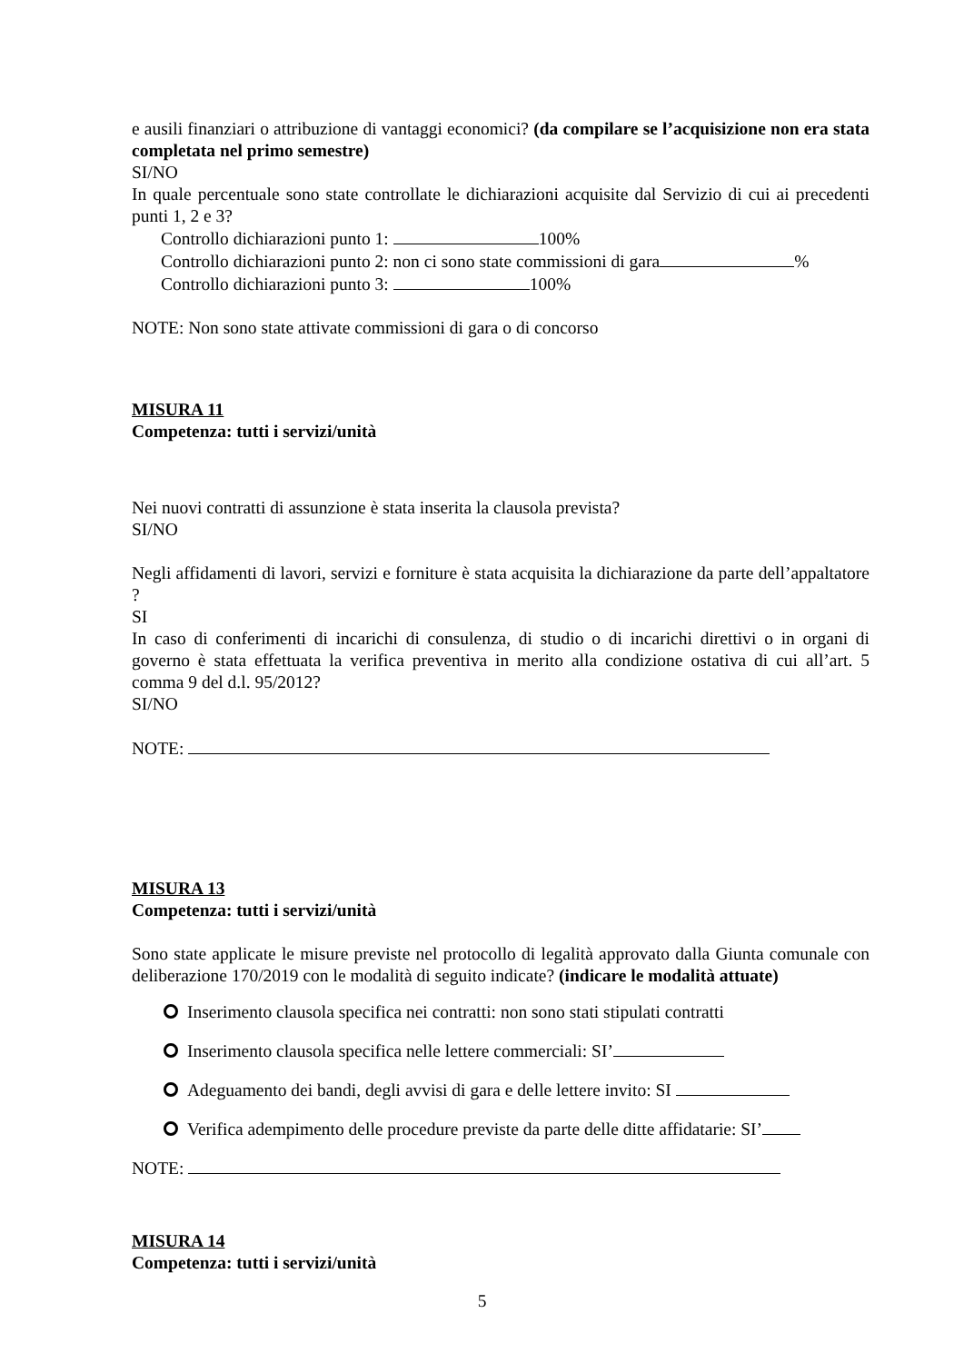e ausili finanziari o attribuzione di vantaggi economici? (da compilare se l’acquisizione non era stata completata nel primo semestre)
SI/NO
In quale percentuale sono state controllate le dichiarazioni acquisite dal Servizio di cui ai precedenti punti 1, 2 e 3?
Controllo dichiarazioni punto 1: 100%
Controllo dichiarazioni punto 2: non ci sono state commissioni di gara %
Controllo dichiarazioni punto 3: 100%
NOTE: Non sono state attivate commissioni di gara o di concorso
MISURA 11
Competenza: tutti i servizi/unità
Nei nuovi contratti di assunzione è stata inserita la clausola prevista?
SI/NO
Negli affidamenti di lavori, servizi e forniture è stata acquisita la dichiarazione da parte dell’appaltatore ?
SI
In caso di conferimenti di incarichi di consulenza, di studio o di incarichi direttivi o in organi di governo è stata effettuata la verifica preventiva in merito alla condizione ostativa di cui all’art. 5 comma 9 del d.l. 95/2012?
SI/NO
NOTE:
MISURA 13
Competenza: tutti i servizi/unità
Sono state applicate le misure previste nel protocollo di legalità approvato dalla Giunta comunale con deliberazione 170/2019 con le modalità di seguito indicate? (indicare le modalità attuate)
Inserimento clausola specifica nei contratti: non sono stati stipulati contratti
Inserimento clausola specifica nelle lettere commerciali: SI’
Adeguamento dei bandi, degli avvisi di gara e delle lettere invito: SI
Verifica adempimento delle procedure previste da parte delle ditte affidatarie: SI’
NOTE:
MISURA 14
Competenza: tutti i servizi/unità
5